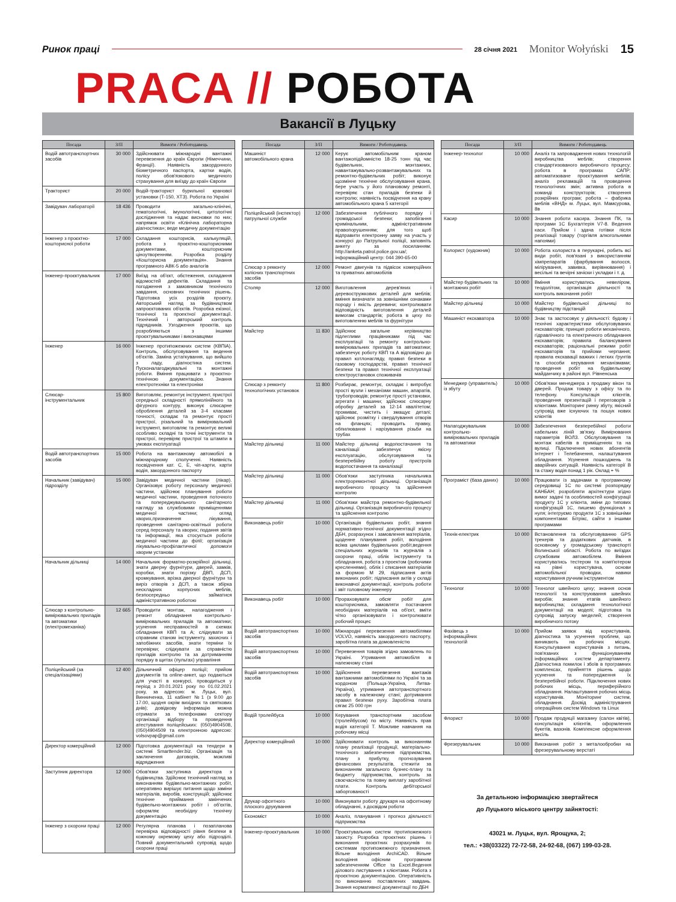Ринок праці 28 січня 2021 Monitor Wołyński 15
PRACA // РОБОТА
Вакансії в Луцьку
| Посада | З/П | Вимоги / Роботодавець |
| --- | --- | --- |
| Водій автотранспортних засобів | 30 000 | Здійснювати міжнародні вантажні перевезення до країн Європи (Німеччини, Франції). Наявність закордонного біометричного паспорта, картки водія, полісу обов'язкового медичного страхування для виїзду до країн Європи |
| Тракторист | 20 000 | Водій-тракторист бурильної кранової установки (Т-150, ХТЗ). Робота по Україні |
| Завідувач лабораторії | 18 436 | Проводити загально-клінічні, гематологічні, імунологічні, цитологічні дослідження та надає висновки по них; напрямок освіти «Клінічна лабораторна діагностика»; веде медичну документацію |
| Інженер з проєктно-кошторисної роботи | 17 000 | Складання кошторисів, калькуляцій, робота з проєктно-кошторисними документами, кошторисним ціноутворенням. Розробка розділу «Кошторисна документація». Знання програмного АВК-5 або аналогів |
| Інженер-проєктувальник | 17 000 | Виїзд на об'єкт, обстеження, складання відомостей дефектів. Складання та погодження з замовником технічного завдання, основних технічних рішень. Підготовка усіх розділів проєкту. Авторський нагляд за будівництвом запроєктованих об'єктів. Розробка екізної, технічної та проектної документації. Технічний і авторський контроль підрядників. Узгодження проєктів, що розробляються з іншими проєктувальниками і виконавцями |
| Інженер | 16 000 | Інженер протипожежних систем (КВПіА). Контроль, обслуговування та ведення об'єктів. Заміна устаткування, що вийшло з ладу, діагностика систем. Пусконалагоджувальні та монтажні роботи. Вміння працювати з проєктно-технічною документацією. Знання електротехніки та електроніки |
| Слюсар-інструментальник | 15 800 | Виготовляє, ремонтує інструмент, пристрої середньої складності прямолінійного та фігурного контуру, виконує слюсарне оброблення деталей за 3-4 класами точності, складає та ремонтує прості пристрої, різальний та вимірювальний інструмент, виготовляє та ремонтує великі особливо складні та точні інструменти та пристрої, перевіряє пристрої та штампи в умовах експлуатації |
| Водій автотранспортних засобів | 15 000 | Робота на вантажному автомобілі в міжнародному сполученні. Наявність посвідчення кат. С, Е, чіп-карти, карти водія, закордонного паспорту |
| Начальник (завідувач) підрозділу | 15 000 | Завідувач медичної частини (лікар). Організовує роботу персоналу медичної частини, здійснює планування роботи медичної частини, проведення поточного та попереджувального санітарного нагляду за службовими приміщеннями медичної частини; огляд хворих,призначення лікування, проведення санітарно-освітньої роботи серед персоналу та хворих; подання звітів та інформації, яка стосується роботи медичної частини до філії; організація лікувально-профілактичної допомоги хворим установи |
| Начальник дільниці | 14 000 | Начальник форматно-розкрійної дільниці, знати дверну фурнітури, дверей, замків, коробки, знати порізку ДВП, ДСП, кромкування, врізка дверної фурнітури та виріз отворів з ДСП, а також збірка нескладних корпусних меблів, безпосередньо займатися адміністративною роботою |
| Слюсар з контрольно-вимірювальних приладів та автоматики (електромеханіка) | 12 665 | Проводити монтаж, налагодження і ремонт обладнання контрольно-вимірювальних приладів та автоматики; усунення несправностей в схемах обладнання КВП та А; слідкувати за справним станом інструменту, захисних і запобіжних засобів, знати терміни їх перевірки; слідкувати за справністю приладів контролю та за дотриманням порядку в щитах (пультах) управління |
| Поліцейський (за спеціалізаціями) | 12 400 | Дільничний офіцер поліції; прийом документів та online-анкет, що подаються для участі в конкурсі, проводиться у період з 20.01.2021 року по 01.02.2021 року, за адресою: м. Луцьк, вул. Винниченка, 11 кабінет №1 (з 9.00 до 17.00, щодня окрім вихідних та святкових днів); довідкову інформацію можна отримати за телефонами сектору організації відбору та проведення атестування поліцейських: (050)4904508, (050)4904509 та електронною адресою: volsovpap@gmail.com |
| Директор комерційний | 12 000 | Підготовка документації на тендери в системі Smarttender.biz. Організація та заключення договорів, можливі відрядження |
| Заступник директора | 12 000 | Обов'язки заступника директора з будівництва. Здійснює технічний нагляд за виконанням будівельно-монтажних робіт, оперативно вирішує питання щодо заміни матеріалів, виробів, конструкцій; здійснює технічне приймання закінчених будівельно-монтажних робіт і об'єктів, оформляє необхідну технічну документацію |
| Інженер з охорони праці | 12 000 | Регулярна планова і позапланова перевірка відповідності рівня безпеки в кожному окремому цеху або підрозділі. Повний документальний супровід щодо охорони праці |
| Посада | З/П | Вимоги / Роботодавець |
| --- | --- | --- |
| Машиніст автомобільного крана | 12 000 | Керує автомобільним краном вантажопідйомністю 18-25 тонн під час будівельних, монтажних, навантажувально-розвантажувальних та ремонтно-будівельних робіт; виконує щозмінне технічне обслуговування крана, бере участь у його плановому ремонті, перевіряє стан приладів безпеки й контролю; наявність посвідчення на крану автомобільного крана 5 категорії |
| Поліцейський (інспектор) патрульної служби | 12 000 | Забезпечення публічного порядку і громадської безпеки; запобігання кримінальним, адміністративним правопорушенням; для того щоб відправити електронну заяву на участь у конкурсі до Патрульної поліції, заповніть анкету за посиланням: http://anketa.patrol.police.gov.ua/; інформаційний центр: 044 390-65-00 |
| Слюсар з ремонту колісних транспортних засобів | 12 000 | Ремонт двигунів та підвісок комерційних та приватних автомобілів |
| Столяр | 12 000 | Виготовлення дерев'яних і деревостружкових деталей для меблів; вміння визначати за зовнішніми ознаками породу і якість деревини; контролювати відповідність виготовлення деталей вимогам стандартів; робота в цеху по виготовленню меблів та фурнітури |
| Майстер | 11 830 | Здійснює загальне керівництво підлеглими працівниками під час експлуатації та ремонту контрольно-вимірювальних приладів та автоматики; забезпечує роботу КВП та А відповідно до правил котлонагляду, правил безпеки в газовому господарстві, правил технічної безпеки та правил технічної експлуатації електроустановок споживачів |
| Слюсар з ремонту технологічних установок | 11 800 | Розбирає, ремонтує, складає і випробує прості вузли і механізми машин, апаратів, трубопроводів; ремонтує прості установки, агрегати і машини; здійснює слюсарну обробку деталей за 12-14 квалітетом; промиває, чистить і змащує деталі; здійснює розмітку і свердлування отворів на фланцях; проводить правку, обпилювання і нарізування різьби на трубах |
| Майстер дільниці | 11 000 | Майстер дільниці водопостачання та каналізації забезпечує якісну експлуатацію, обслуговування та безперебійну роботу пристроїв водопостачання та каналізації |
| Майстер дільниці | 11 000 | Обов'язки заступника начальника електроремонтної дільниці. Організація виробничого процесу та здійснення контролю |
| Майстер дільниці | 11 000 | Обов'язки майстра ремонтно-будівельної дільниці. Організація виробничого процесу та здійснення контролю |
| Виконавець робіт | 10 000 | Організація будівельних робіт, знання нормативно-технічної документації згідно ДБН, розрахунок і замовлення матеріалів, щоденне планування робіт, володіння всіма циклами будівельних робіт,ведення спеціальних журналів та журналів з охорони праці, облік інструменту та обладнання, робота з проектом (робочими кресленнями), облік і списання матеріалів за формою М 29, підписання актів виконаних робіт; підписання актів у складі виконавчої документації, контроль роботи і звіт головному інженеру |
| Виконавець робіт | 10 000 | Прораховувати обсяг робіт для кошторисника, замовляти постачання необхідних матеріалів на об'єкт, вміти чітко організовувати і контролювати робочий процес |
| Водій автотранспортних засобів | 10 000 | Міжнародні перевезення автомобілями VOLVO, наявність закордонного паспорту, заробітна плата за домовленістю |
| Водій автотранспортних засобів | 10 000 | Перевезення товарів згідно замовлень по Україні. Утримання автомобіля в належному стані |
| Водій автотранспортних засобів | 10 000 | Здійснення перевезення вантажів вантажними автомобілями по Україні та за кордоном (Польща-Україна, Литва-Україна), утримання автотранспортного засобу в належному стані; дотримання правил безпеки руху. Заробітна плата сягає 25 000 грн |
| Водій тролейбуса | 10 000 | Керування транспортним засобом (тролейбусом) по місту. Наявність прав водія категорії Т. Можливе навчання на робочому місці |
| Директор комерційний | 10 000 | Здійснювати контроль за виконанням плану реалізації продукції, матеріально-технічного забезпечення підприємства, плану з прибутку, прогнозування фінансових результатів, стежити за виконанням загального бузнес-плану та бюджету підприємства, контроль за своєчасністю та повну виплату заробітної плати. Контроль дебіторської заборгованості |
| Друкар офсетного плоского друкування | 10 000 | Виконувати роботу друкаря на офсетному обладнанні, з досвідом роботи |
| Економіст | 10 000 | Аналіз, планування і прогноз діяльності підприємства |
| Інженер-проєктувальник | 10 000 | Проєктувальник систем протипожежного захисту. Розробка проєктних рішень і виконання проєктних розрахунків по системам протипожежного призначення. Вільне володіння ArchiCAD. Вільне володіння офісним програмним забезпеченням Office та Excel.Ведення ділового листування з клієнтами. Робота з проєктною документацією. Оперативність по виконанню поставлених завдань. Знання нормативної документації по ДБН |
| Посада | З/П | Вимоги / Роботодавець |
| --- | --- | --- |
| Інженер-технолог | 10 000 | Аналіз та запровадження нових технологій виробництва меблів; створення стандартизованого виробничого процесу; робота в програмах САПР; автоматизоване проєктування меблів; аналіз рекламацій та проведення технологічних змін; активна робота в команді конструкторів; створення розкрійних програм; робота – фабрика меблів «ВНД» м. Луцьк, вул. Мамсурова, 8в |
| Касир | 10 000 | Знання роботи касира. Знання ПК, та програми 1С Бухгалтерія V7-8. Ведення каси. Прийом і здача готівки після реалізації товару (торгівля алкогольними напоями) |
| Колорист (художник) | 10 000 | Робота колориста в перукарні, робить всі види робіт, пов'язані з використанням хімпрепаратів (фарбування волосся, мілірування, завивка, вирівнювання) і весільні та вечірні зачіски і укладки і т. д. |
| Майстер будівельних та монтажних робіт | 10 000 | Вміння користуватись невеліром, теодолітом, організація діяльності та контроль виконання робіт |
| Майстер дільниці | 10 000 | Майстер будівельної дільниці по будівництву підстанцій |
| Машиніст екскаватора | 10 000 | Знає та застосовує у діяльності: будову і технічні характеристики обслуговуваних екскаваторів; принцип роботи механічного, гідравлічного та електричного обладнання екскаваторів; правила балансування екскаваторів; раціональні режими робіт екскаваторів та прийоми черпання; правила екскавації важких і легких ґрунтів та способи керування механізмами; проведення робіт на будівельному майданчику в районі вул. Рівненська |
| Менеджер (управитель) із збуту | 10 000 | Обов'язки менеджера з продажу вікон та дверей. Продаж товару з офісу та по телефону. Консультація клієнтів, проведення презентацій і переговорів з клієнтами. Моніторинг ринку збуту, якісний супровід вже існуючих та пошук нових клієнтів |
| Налагоджувальник контрольно-вимірювальних приладів та автоматики | 10 000 | Забезпечення безперебійної роботи кабельних ліній зв'язку. Вимірювання параметрів ВОЛЗ. Обслуговування та монтаж кабелів в приміщеннях та на вулиці. Підключення нових абонентів Інтернет і Телебачення, налаштування обладнання. Усунення пошкоджень та аварійних ситуацій. Наявність категорії В та стажу водія понад 1 рік. Оклад + % |
| Програміст (база даних) | 10 000 | Працювати із задачами в програмному середовищі 1С по системі розпорядку КАНБАН; розробляти архітектури згідно вимог задачі та особливостей конфігурації продукту 1С у клієнта, зміни до типових конфігурацій 1С, пишемо функціонал з нуля; інтегруємо продукти 1С з зовнішніми компонентами: Бітрікс, сайти з іншими програмами |
| Технік-електрик | 10 000 | Встановлення та обслуговуванню GPS трекерів та додаткових датчиків, в основному у громадському транспорті Волинської області. Робота по виїздах службовим автомобілем. Вміння користуватись тестером та комп'ютером на рівні користувача, основи автомобільної проводки, навики користування ручним інструментом |
| Технолог | 10 000 | Технолог швейного цеху; знання основ технології та конструювання швейних виробів; знання етапів швейного виробництва; складання технологічної документації на моделі; підготовка та супровід запуску меделей; створення виробничого потоку |
| Фахівець з інформаційних технологій | 10 000 | Прийом заявок від користувачів, діагностика та усунення проблем, що виникають на робочих місцях. Консультування користувачів з питань, пов'язаних з функціонуванням інформаційних систем департаменту. Діагностика помилок і збоїв в програмних комплексах, прийняття рішень щодо усунення та попередження їх безперебійної роботи. Підключення нових робочих місць, периферійного обладнання. Налаштування робочих місць користувачів. Моніторинг систем, обладнання. Досвід адміністрування операційних систем Windows та Linux |
| Флорист | 10 000 | Продаж продукції магазину (салон квітів), консультація клієнтів, оформлення букетів, вазонів. Комплексне оформлення весіль |
| Фрезерувальник | 10 000 | Виконання робіт з металообробки на фрезерувальному верстаті |
За детальною інформацією звертайтеся
до Луцького міського центру зайнятості:
43021 м. Луцьк, вул. Ярощука, 2;
тел.: +38(03322) 72-72-58, 24-92-68, (067) 199-03-28.